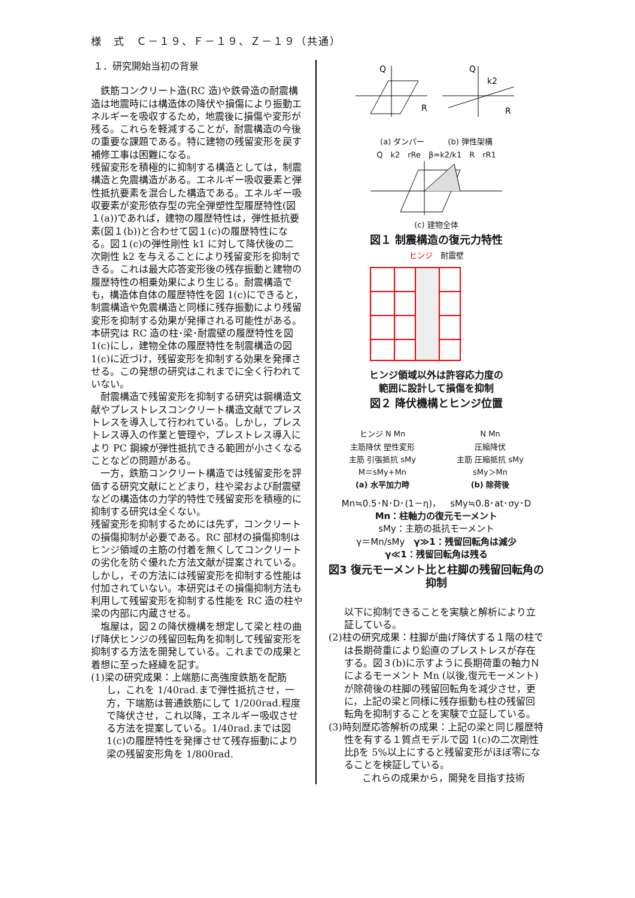様　式　Ｃ－１９、Ｆ－１９、Ｚ－１９（共通）
１．研究開始当初の背景
　鉄筋コンクリート造(RC 造)や鉄骨造の耐震構造は地震時には構造体の降伏や損傷により振動エネルギーを吸収するため，地震後に損傷や変形が残る。これらを軽減することが，耐震構造の今後の重要な課題である。特に建物の残留変形を戻す補修工事は困難になる。
残留変形を積極的に抑制する構造としては，制震構造と免震構造がある。エネルギー吸収要素と弾性抵抗要素を混合した構造である。エネルギー吸収要素が変形依存型の完全弾塑性型履歴特性(図１(a))であれば，建物の履歴特性は，弾性抵抗要素(図１(b))と合わせて図１(c)の履歴特性になる。図１(c)の弾性剛性 k1 に対して降伏後の二次剛性 k2 を与えることにより残留変形を抑制できる。これは最大応答変形後の残存振動と建物の履歴特性の相乗効果により生じる。耐震構造でも，構造体自体の履歴特性を図 1(c)にできると，制震構造や免震構造と同様に残存振動により残留変形を抑制する効果が発揮される可能性がある。
本研究は RC 造の柱･梁･耐震壁の履歴特性を図 1(c)にし，建物全体の履歴特性を制震構造の図 1(c)に近づけ，残留変形を抑制する効果を発揮させる。この発想の研究はこれまでに全く行われていない。
　耐震構造で残留変形を抑制する研究は鋼構造文献やプレストレスコンクリート構造文献でプレストレスを導入して行われている。しかし，プレストレス導入の作業と管理や，プレストレス導入により PC 鋼線が弾性抵抗できる範囲が小さくなることなどの問題がある。
　一方，鉄筋コンクリート構造では残留変形を評価する研究文献にとどまり，柱や梁および耐震壁などの構造体の力学的特性で残留変形を積極的に抑制する研究は全くない。
残留変形を抑制するためには先ず，コンクリートの損傷抑制が必要である。RC 部材の損傷抑制はヒンジ領域の主筋の付着を無くしてコンクリートの劣化を防ぐ優れた方法文献が提案されている。しかし，その方法には残留変形を抑制する性能は付加されていない。本研究はその損傷抑制方法も利用して残留変形を抑制する性能を RC 造の柱や梁の内部に内蔵させる。
　塩屋は，図２の降伏機構を想定して梁と柱の曲げ降伏ヒンジの残留回転角を抑制して残留変形を抑制する方法を開発している。これまでの成果と着想に至った経緯を記す。
(1)梁の研究成果：上端筋に高強度鉄筋を配筋し，これを 1/40rad.まで弾性抵抗させ，一方，下端筋は普通鉄筋にして 1/200rad.程度で降伏させ，これ以降，エネルギー吸収させる方法を提案している。1/40rad.までは図 1(c)の履歴特性を発揮させて残存振動により梁の残留変形角を 1/800rad.
Q
Q
R
R
k2
(a) ダンパー　　　(b) 弾性架構
Q　k2　rRe　β=k2/k1　R　rR1
(c) 建物全体
図１ 制震構造の復元力特性
ヒンジ　耐震壁
ヒンジ領域以外は許容応力度の
範囲に設計して損傷を抑制
図２ 降伏機構とヒンジ位置
ヒンジ N Mn
主筋降伏 塑性変形
主筋 引張抵抗 sMy
M＝sMy+Mn
(a) 水平加力時
N Mn
圧縮降伏
主筋 圧縮抵抗 sMy
sMy＞Mn
(b) 除荷後
Mn≒0.5･N･D･(1－η)，　sMy≒0.8･at･σy･D
Mn：柱軸力の復元モーメント
sMy：主筋の抵抗モーメント
γ＝Mn/sMy　γ≫1：残留回転角は減少
γ≪1：残留回転角は残る
図3 復元モーメント比と柱脚の残留回転角の抑制
以下に抑制できることを実験と解析により立証している。
(2)柱の研究成果：柱脚が曲げ降伏する１階の柱では長期荷重により鉛直のプレストレスが存在する。図３(b)に示すように長期荷重の軸力Ｎによるモーメント Mn (以後,復元モーメント)が除荷後の柱脚の残留回転角を減少させ，更に，上記の梁と同様に残存振動も柱の残留回転角を抑制することを実験で立証している。
(3)時刻歴応答解析の成果：上記の梁と同じ履歴特性を有する１質点モデルで図 1(c)の二次剛性比βを 5%以上にすると残留変形がほぼ零になることを検証している。
これらの成果から，開発を目指す技術